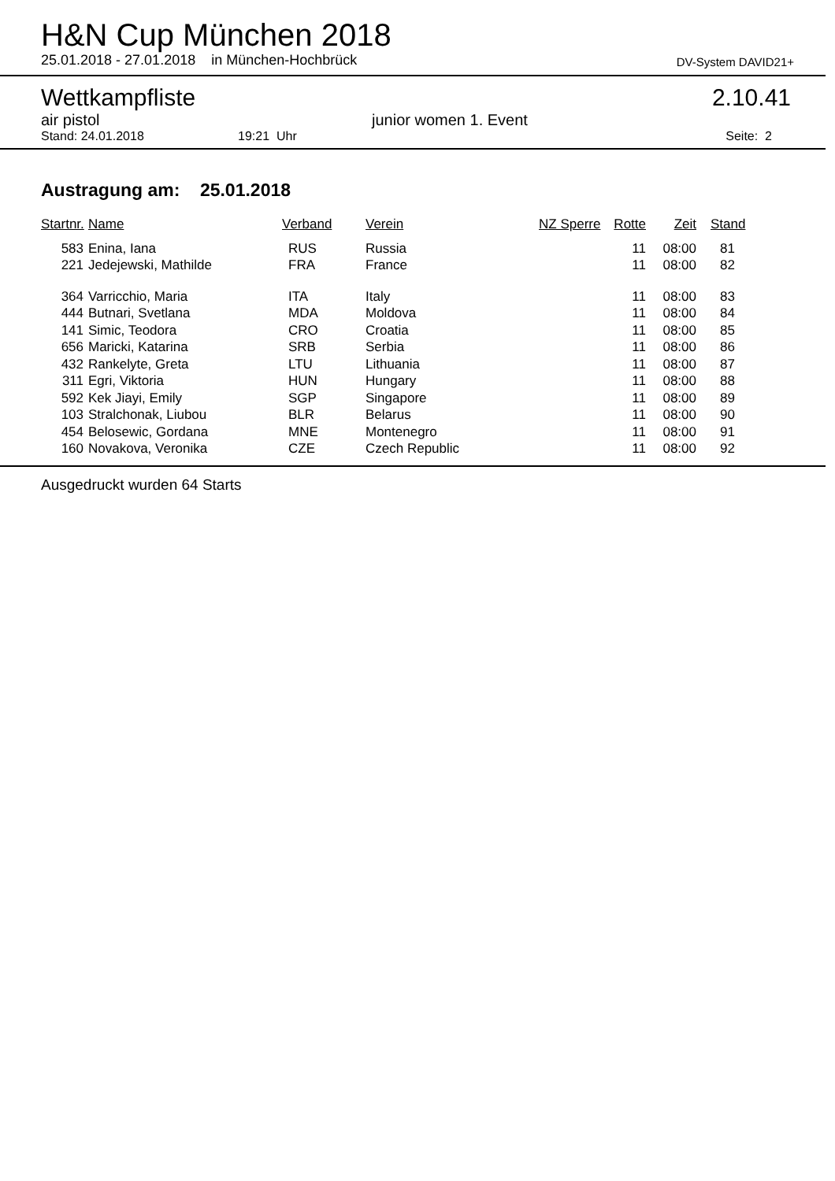H&N Cup München 2018
25.01.2018 - 27.01.2018 in München-Hochbrück
DV-System DAVID21+
Wettkampfliste
2.10.41
air pistol
junior women 1. Event
Stand: 24.01.2018
19:21 Uhr
Seite: 2
Austragung am: 25.01.2018
| Startnr. | Name | Verband | Verein | NZ Sperre | Rotte | Zeit | Stand |
| --- | --- | --- | --- | --- | --- | --- | --- |
| 583 | Enina, Iana | RUS | Russia | | 11 | 08:00 | 81 |
| 221 | Jedejewski, Mathilde | FRA | France | | 11 | 08:00 | 82 |
| 364 | Varricchio, Maria | ITA | Italy | | 11 | 08:00 | 83 |
| 444 | Butnari, Svetlana | MDA | Moldova | | 11 | 08:00 | 84 |
| 141 | Simic, Teodora | CRO | Croatia | | 11 | 08:00 | 85 |
| 656 | Maricki, Katarina | SRB | Serbia | | 11 | 08:00 | 86 |
| 432 | Rankelyte, Greta | LTU | Lithuania | | 11 | 08:00 | 87 |
| 311 | Egri, Viktoria | HUN | Hungary | | 11 | 08:00 | 88 |
| 592 | Kek Jiayi, Emily | SGP | Singapore | | 11 | 08:00 | 89 |
| 103 | Stralchonak, Liubou | BLR | Belarus | | 11 | 08:00 | 90 |
| 454 | Belosewic, Gordana | MNE | Montenegro | | 11 | 08:00 | 91 |
| 160 | Novakova, Veronika | CZE | Czech Republic | | 11 | 08:00 | 92 |
Ausgedruckt wurden 64 Starts